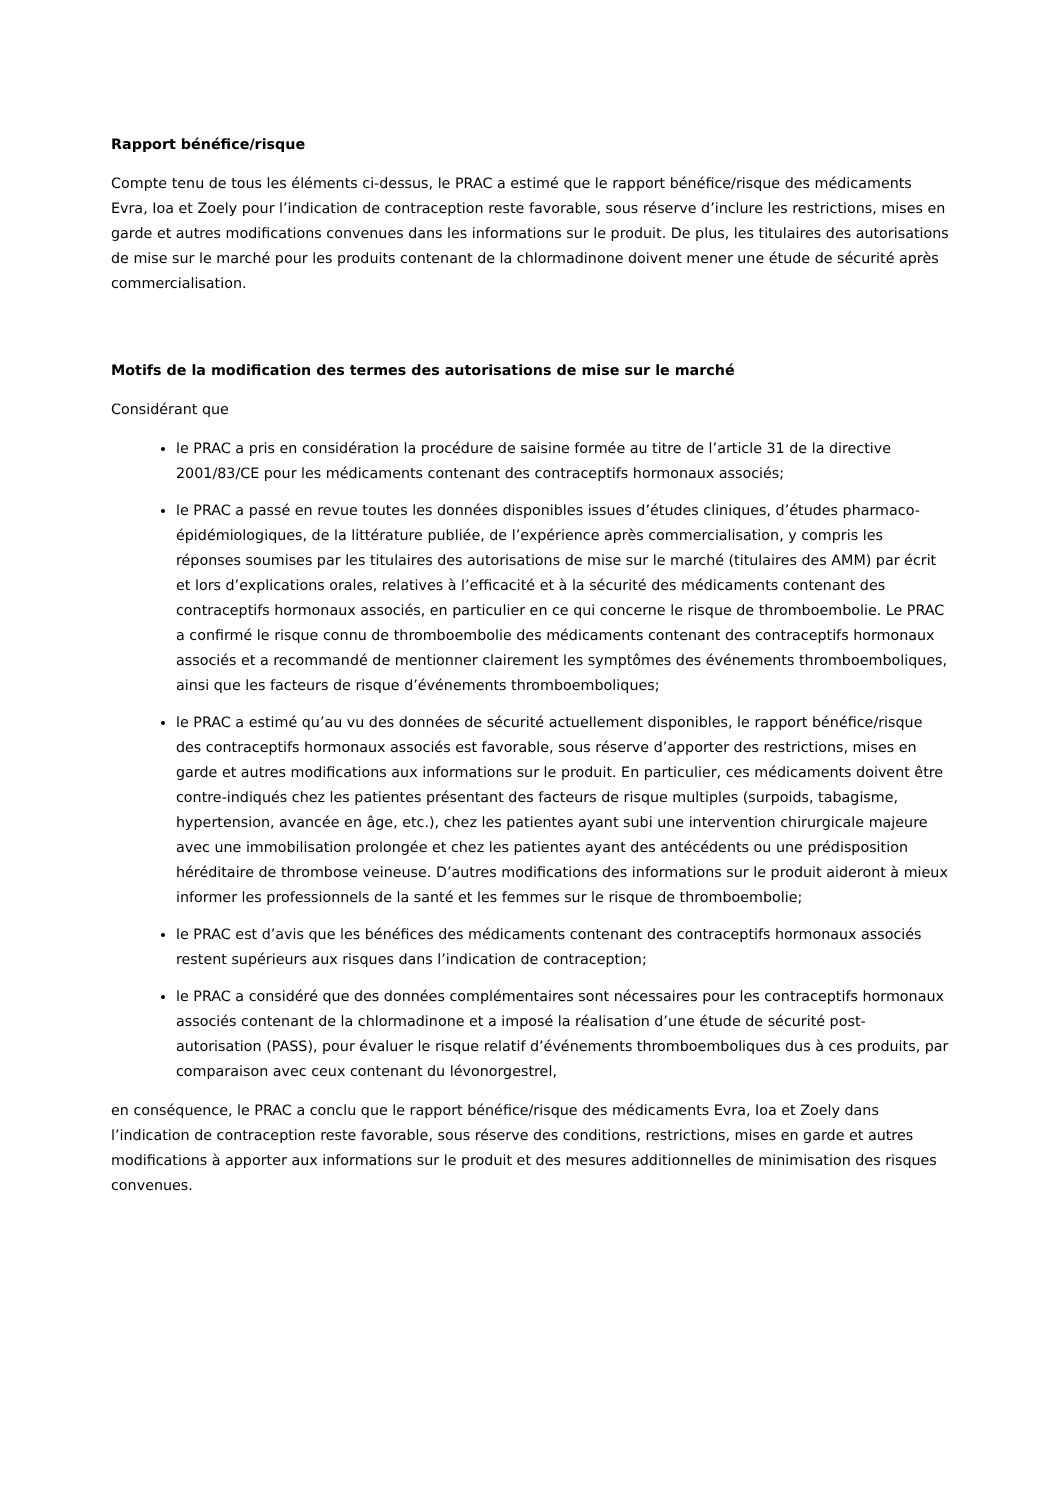Rapport bénéfice/risque
Compte tenu de tous les éléments ci-dessus, le PRAC a estimé que le rapport bénéfice/risque des médicaments Evra, Ioa et Zoely pour l’indication de contraception reste favorable, sous réserve d’inclure les restrictions, mises en garde et autres modifications convenues dans les informations sur le produit. De plus, les titulaires des autorisations de mise sur le marché pour les produits contenant de la chlormadinone doivent mener une étude de sécurité après commercialisation.
Motifs de la modification des termes des autorisations de mise sur le marché
Considérant que
le PRAC a pris en considération la procédure de saisine formée au titre de l’article 31 de la directive 2001/83/CE pour les médicaments contenant des contraceptifs hormonaux associés;
le PRAC a passé en revue toutes les données disponibles issues d’études cliniques, d’études pharmaco-épidémiologiques, de la littérature publiée, de l’expérience après commercialisation, y compris les réponses soumises par les titulaires des autorisations de mise sur le marché (titulaires des AMM) par écrit et lors d’explications orales, relatives à l’efficacité et à la sécurité des médicaments contenant des contraceptifs hormonaux associés, en particulier en ce qui concerne le risque de thromboembolie. Le PRAC a confirmé le risque connu de thromboembolie des médicaments contenant des contraceptifs hormonaux associés et a recommandé de mentionner clairement les symptômes des événements thromboemboliques, ainsi que les facteurs de risque d’événements thromboemboliques;
le PRAC a estimé qu’au vu des données de sécurité actuellement disponibles, le rapport bénéfice/risque des contraceptifs hormonaux associés est favorable, sous réserve d’apporter des restrictions, mises en garde et autres modifications aux informations sur le produit. En particulier, ces médicaments doivent être contre-indiqués chez les patientes présentant des facteurs de risque multiples (surpoids, tabagisme, hypertension, avancée en âge, etc.), chez les patientes ayant subi une intervention chirurgicale majeure avec une immobilisation prolongée et chez les patientes ayant des antécédents ou une prédisposition héréditaire de thrombose veineuse. D’autres modifications des informations sur le produit aideront à mieux informer les professionnels de la santé et les femmes sur le risque de thromboembolie;
le PRAC est d’avis que les bénéfices des médicaments contenant des contraceptifs hormonaux associés restent supérieurs aux risques dans l’indication de contraception;
le PRAC a considéré que des données complémentaires sont nécessaires pour les contraceptifs hormonaux associés contenant de la chlormadinone et a imposé la réalisation d’une étude de sécurité post-autorisation (PASS), pour évaluer le risque relatif d’événements thromboemboliques dus à ces produits, par comparaison avec ceux contenant du lévonorgestrel,
en conséquence, le PRAC a conclu que le rapport bénéfice/risque des médicaments Evra, Ioa et Zoely dans l’indication de contraception reste favorable, sous réserve des conditions, restrictions, mises en garde et autres modifications à apporter aux informations sur le produit et des mesures additionnelles de minimisation des risques convenues.